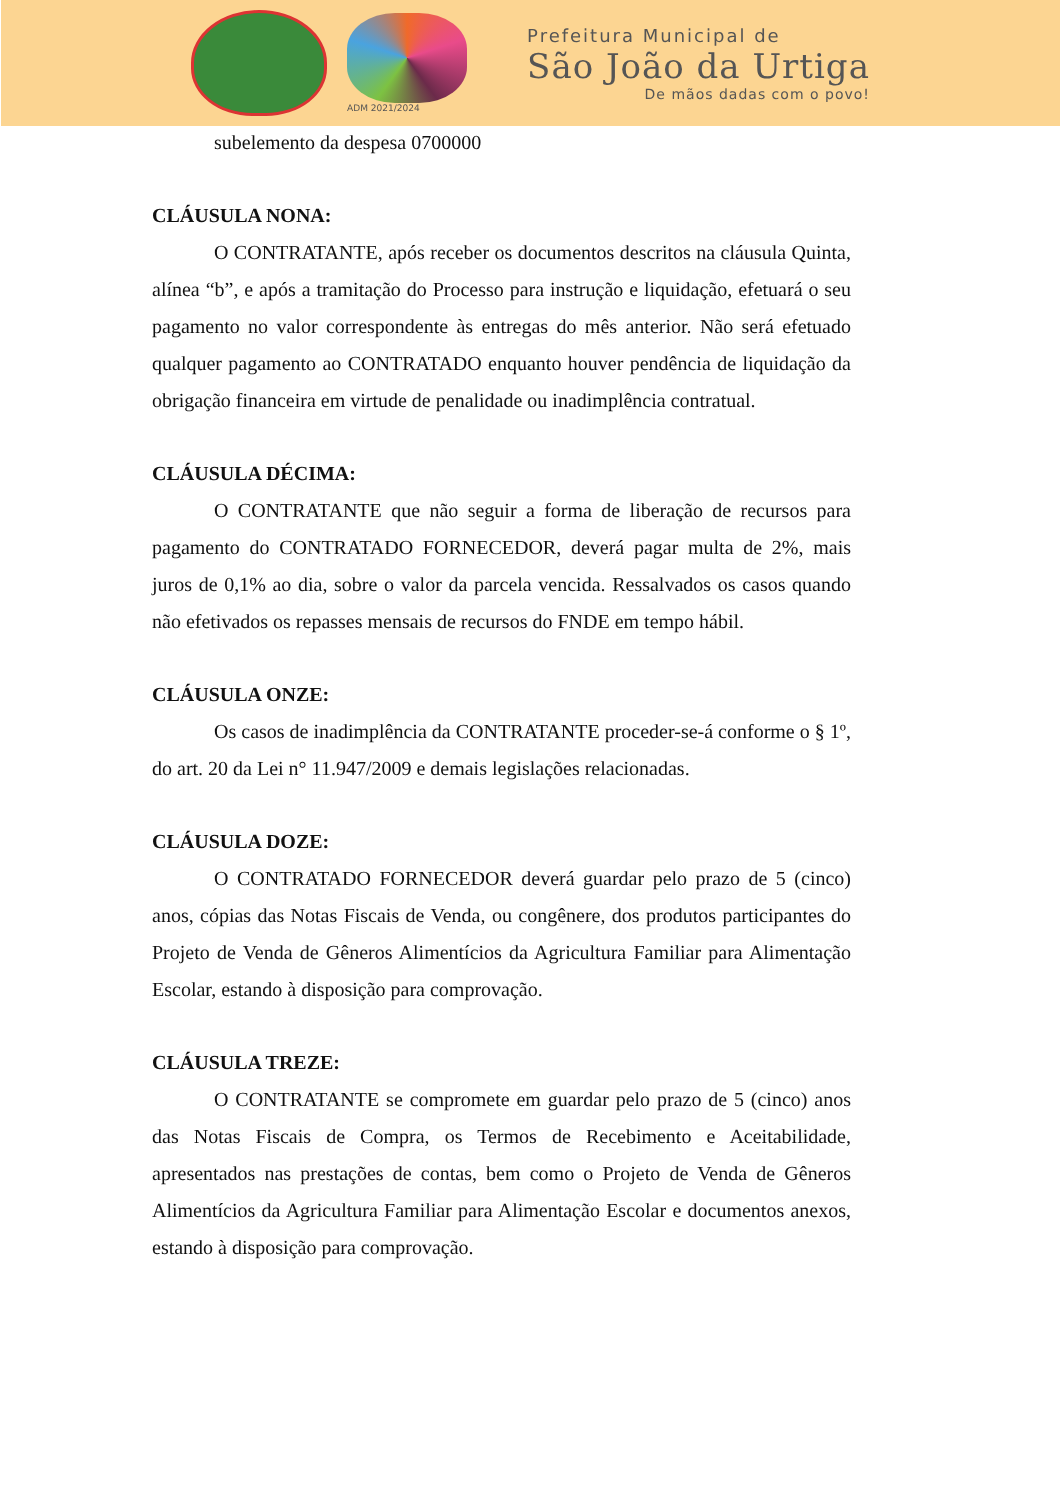ADM 2021/2024
Prefeitura Municipal de
São João da Urtiga
De mãos dadas com o povo!
subelemento da despesa 0700000
CLÁUSULA NONA:
O CONTRATANTE, após receber os documentos descritos na cláusula Quinta, alínea “b”, e após a tramitação do Processo para instrução e liquidação, efetuará o seu pagamento no valor correspondente às entregas do mês anterior. Não será efetuado qualquer pagamento ao CONTRATADO enquanto houver pendência de liquidação da obrigação financeira em virtude de penalidade ou inadimplência contratual.
CLÁUSULA DÉCIMA:
O CONTRATANTE que não seguir a forma de liberação de recursos para pagamento do CONTRATADO FORNECEDOR, deverá pagar multa de 2%, mais juros de 0,1% ao dia, sobre o valor da parcela vencida. Ressalvados os casos quando não efetivados os repasses mensais de recursos do FNDE em tempo hábil.
CLÁUSULA ONZE:
Os casos de inadimplência da CONTRATANTE proceder-se-á conforme o § 1º, do art. 20 da Lei n° 11.947/2009 e demais legislações relacionadas.
CLÁUSULA DOZE:
O CONTRATADO FORNECEDOR deverá guardar pelo prazo de 5 (cinco) anos, cópias das Notas Fiscais de Venda, ou congênere, dos produtos participantes do Projeto de Venda de Gêneros Alimentícios da Agricultura Familiar para Alimentação Escolar, estando à disposição para comprovação.
CLÁUSULA TREZE:
O CONTRATANTE se compromete em guardar pelo prazo de 5 (cinco) anos das Notas Fiscais de Compra, os Termos de Recebimento e Aceitabilidade, apresentados nas prestações de contas, bem como o Projeto de Venda de Gêneros Alimentícios da Agricultura Familiar para Alimentação Escolar e documentos anexos, estando à disposição para comprovação.